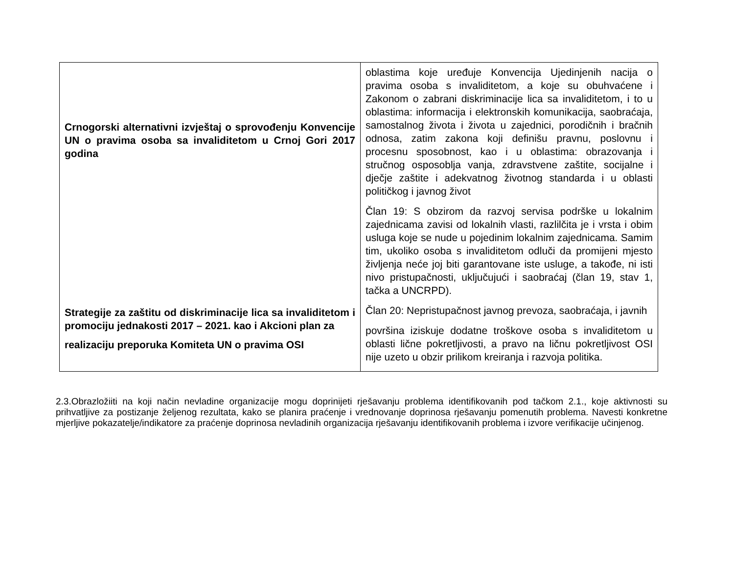| Crnogorski alternativni izvještaj o sprovođenju Konvencije UN o pravima osoba sa invaliditetom u Crnoj Gori 2017 godina Strategije za zaštitu od diskriminacije lica sa invaliditetom i promociju jednakosti 2017 – 2021. kao i Akcioni plan za realizaciju preporuka Komiteta UN o pravima OSI | oblastima koje uređuje Konvencija Ujedinjenih nacija o pravima osoba s invaliditetom, a koje su obuhvaćene i Zakonom o zabrani diskriminacije lica sa invaliditetom, i to u oblastima: informacija i elektronskih komunikacija, saobraćaja, samostalnog života i života u zajednici, porodičnih i bračnih odnosa, zatim zakona koji definišu pravnu, poslovnu i procesnu sposobnost, kao i u oblastima: obrazovanja i stručnog osposoblja vanja, zdravstvene zaštite, socijalne i dječje zaštite i adekvatnog životnog standarda i u oblasti političkog i javnog život Član 19: S obzirom da razvoj servisa podrške u lokalnim zajednicama zavisi od lokalnih vlasti, razlilčita je i vrsta i obim usluga koje se nude u pojedinim lokalnim zajednicama. Samim tim, ukoliko osoba s invaliditetom odluči da promijeni mjesto življenja neće joj biti garantovane iste usluge, a takođe, ni isti nivo pristupačnosti, uključujući i saobraćaj (član 19, stav 1, tačka a UNCRPD). Član 20: Nepristupačnost javnog prevoza, saobraćaja, i javnih površina iziskuje dodatne troškove osoba s invaliditetom u oblasti lične pokretljivosti, a pravo na ličnu pokretljivost OSI nije uzeto u obzir prilikom kreiranja i razvoja politika. |
2.3.Obrazložiiti na koji način nevladine organizacije mogu doprinijeti rješavanju problema identifikovanih pod tačkom 2.1., koje aktivnosti su prihvatljive za postizanje željenog rezultata, kako se planira praćenje i vrednovanje doprinosa rješavanju pomenutih problema. Navesti konkretne mjerljive pokazatelje/indikatore za praćenje doprinosa nevladinih organizacija rješavanju identifikovanih problema i izvore verifikacije učinjenog.